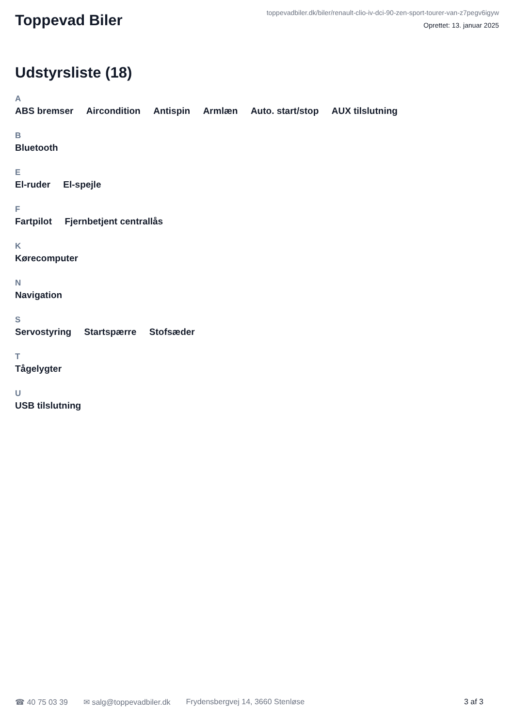Toppevad Biler
toppevadbiler.dk/biler/renault-clio-iv-dci-90-zen-sport-tourer-van-z7pegv6igyw
Oprettet: 13. januar 2025
Udstyrsliste (18)
A
ABS bremser Aircondition Antispin Armlæn Auto. start/stop AUX tilslutning
B
Bluetooth
E
El-ruder El-spejle
F
Fartpilot Fjernbetjent centrallås
K
Kørecomputer
N
Navigation
S
Servostyring Startspærre Stofsæder
T
Tågelygter
U
USB tilslutning
☎ 40 75 03 39 ✉ salg@toppevadbiler.dk Frydensbergvej 14, 3660 Stenløse 3 af 3